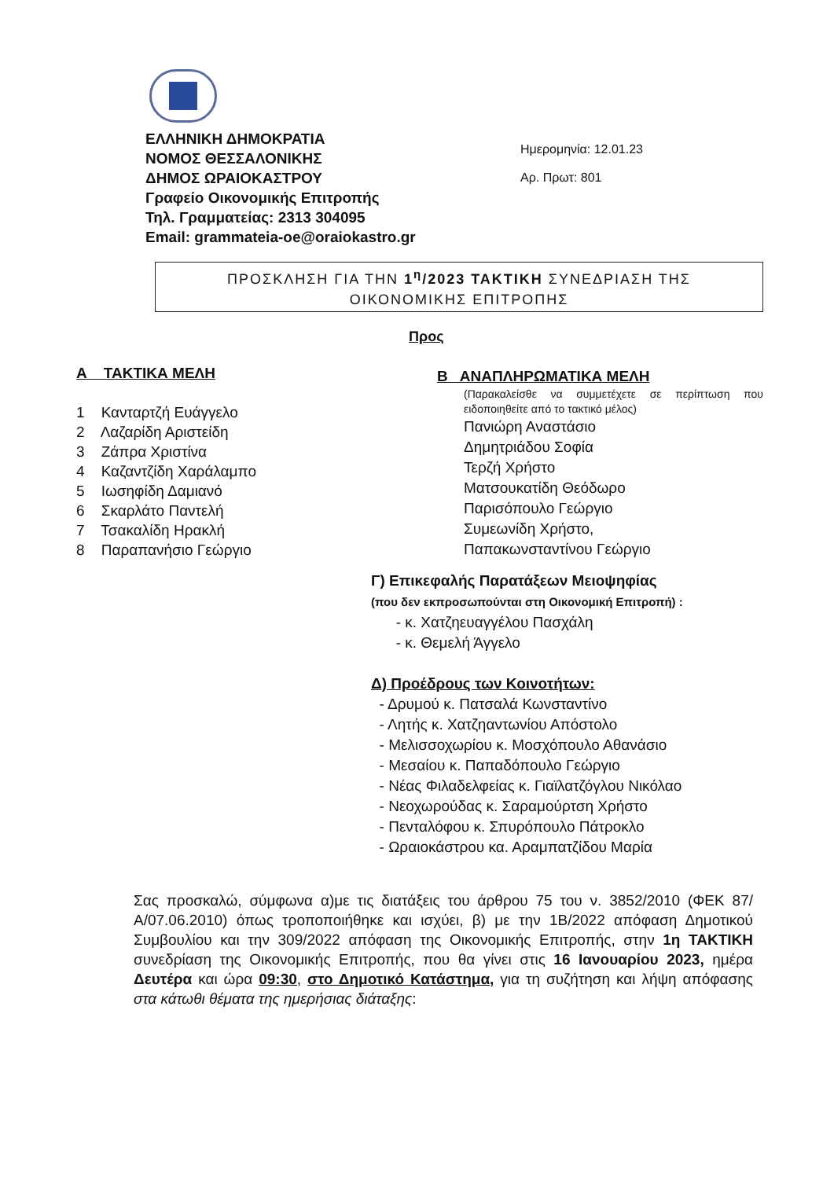ΕΛΛΗΝΙΚΗ ΔΗΜΟΚΡΑΤΙΑ
ΝΟΜΟΣ ΘΕΣΣΑΛΟΝΙΚΗΣ
ΔΗΜΟΣ ΩΡΑΙΟΚΑΣΤΡΟΥ
Γραφείο Οικονομικής Επιτροπής
Τηλ. Γραμματείας: 2313 304095
Email: grammateia-oe@oraiokastro.gr
Ημερομηνία: 12.01.23
Αρ. Πρωτ: 801
ΠΡΟΣΚΛΗΣΗ ΓΙΑ ΤΗΝ 1<sup>η</sup>/2023 ΤΑΚΤΙΚΗ ΣΥΝΕΔΡΙΑΣΗ ΤΗΣ
ΟΙΚΟΝΟΜΙΚΗΣ ΕΠΙΤΡΟΠΗΣ
Προς
Α ΤΑΚΤΙΚΑ ΜΕΛΗ
1 Κανταρτζή Ευάγγελο
2 Λαζαρίδη Αριστείδη
3 Ζάπρα Χριστίνα
4 Καζαντζίδη Χαράλαμπο
5 Ιωσηφίδη Δαμιανό
6 Σκαρλάτο Παντελή
7 Τσακαλίδη Ηρακλή
8 Παραπανήσιο Γεώργιο
Β ΑΝΑΠΛΗΡΩΜΑΤΙΚΑ ΜΕΛΗ
(Παρακαλείσθε να συμμετέχετε σε περίπτωση που ειδοποιηθείτε από το τακτικό μέλος)
Πανιώρη Αναστάσιο
Δημητριάδου Σοφία
Τερζή Χρήστο
Ματσουκατίδη Θεόδωρο
Παρισόπουλο Γεώργιο
Συμεωνίδη Χρήστο,
Παπακωνσταντίνου Γεώργιο
Γ) Επικεφαλής Παρατάξεων Μειοψηφίας
(που δεν εκπροσωπούνται στη Οικονομική Επιτροπή) :
- κ. Χατζηευαγγέλου Πασχάλη
- κ. Θεμελή Άγγελο
Δ) Προέδρους των Κοινοτήτων:
- Δρυμού κ. Πατσαλά Κωνσταντίνο
- Λητής κ. Χατζηαντωνίου Απόστολο
- Μελισσοχωρίου κ. Μοσχόπουλο Αθανάσιο
- Μεσαίου κ. Παπαδόπουλο Γεώργιο
- Νέας Φιλαδελφείας κ. Γιαϊλατζόγλου Νικόλαο
- Νεοχωρούδας κ. Σαραμούρτση Χρήστο
- Πενταλόφου κ. Σπυρόπουλο Πάτροκλο
- Ωραιοκάστρου κα. Αραμπατζίδου Μαρία
Σας προσκαλώ, σύμφωνα α)με τις διατάξεις του άρθρου 75 του ν. 3852/2010 (ΦΕΚ 87/Α/07.06.2010) όπως τροποποιήθηκε και ισχύει, β) με την 1Β/2022 απόφαση Δημοτικού Συμβουλίου και την 309/2022 απόφαση της Οικονομικής Επιτροπής, στην 1η ΤΑΚΤΙΚΗ συνεδρίαση της Οικονομικής Επιτροπής, που θα γίνει στις 16 Ιανουαρίου 2023, ημέρα Δευτέρα και ώρα 09:30, στο Δημοτικό Κατάστημα, για τη συζήτηση και λήψη απόφασης στα κάτωθι θέματα της ημερήσιας διάταξης: